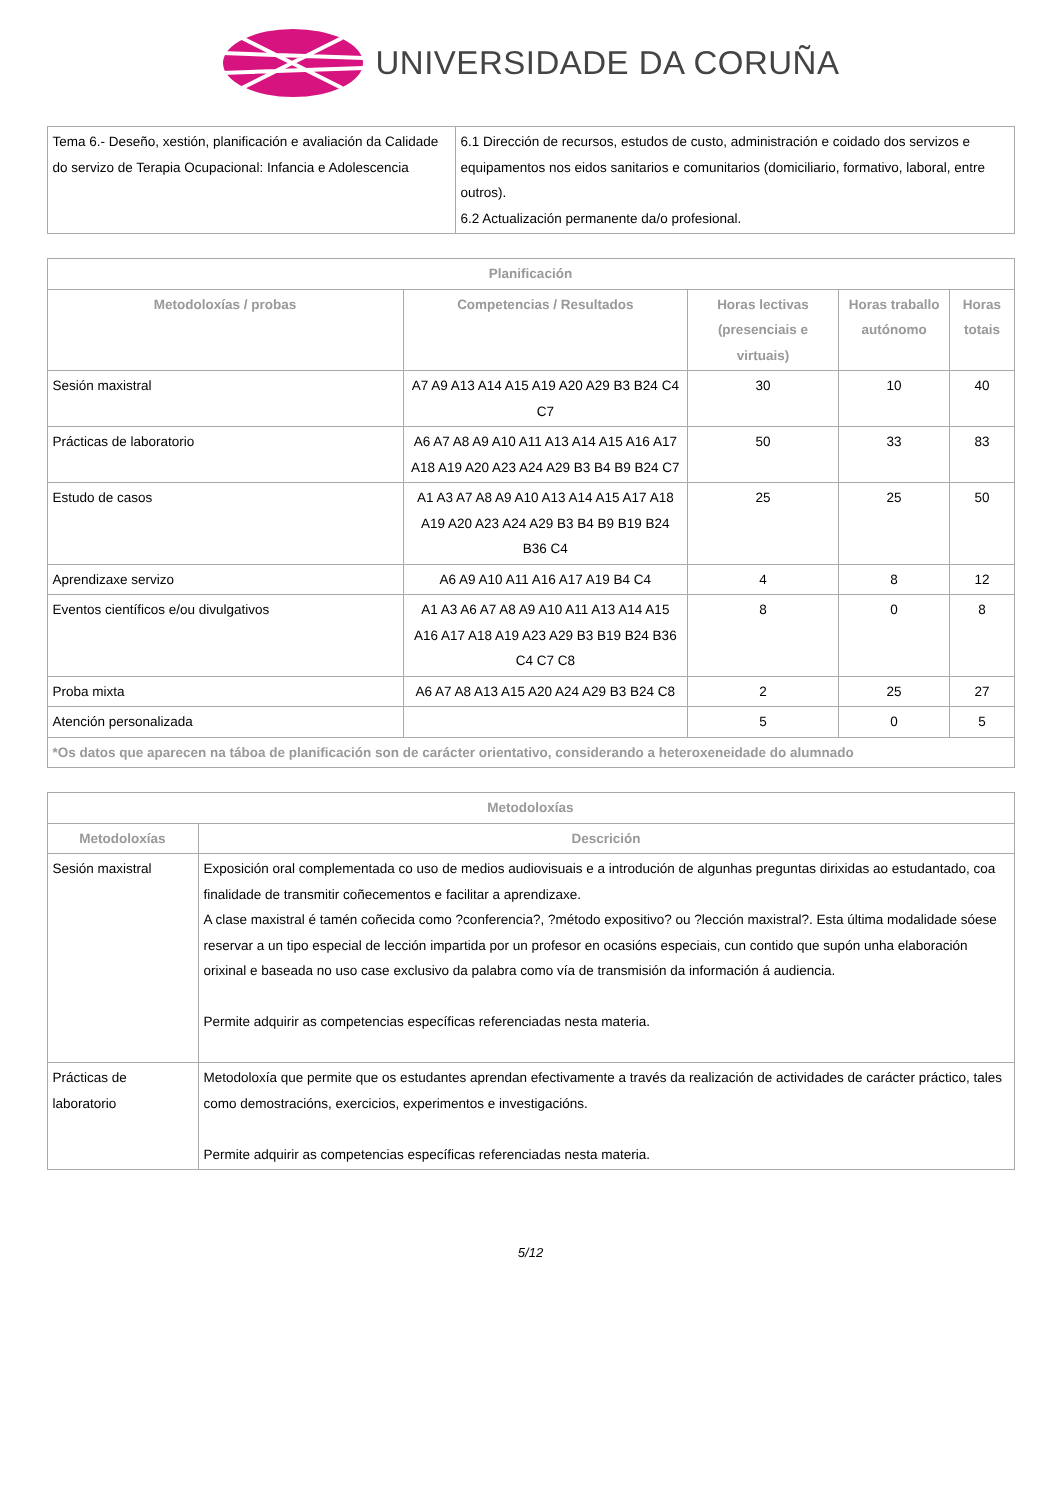UNIVERSIDADE DA CORUÑA
| Tema 6.- Deseño, xestión, planificación e avaliación da Calidade do servizo de Terapia Ocupacional: Infancia e Adolescencia | 6.1 Dirección de recursos, estudos de custo, administración e coidado dos servizos e equipamentos nos eidos sanitarios e comunitarios (domiciliario, formativo, laboral, entre outros). 6.2 Actualización permanente da/o profesional. |
| Planificación | | | | |
| --- | --- | --- | --- | --- |
| Metodoloxías / probas | Competencias / Resultados | Horas lectivas (presenciais e virtuais) | Horas traballo autónomo | Horas totais |
| Sesión maxistral | A7 A9 A13 A14 A15 A19 A20 A29 B3 B24 C4 C7 | 30 | 10 | 40 |
| Prácticas de laboratorio | A6 A7 A8 A9 A10 A11 A13 A14 A15 A16 A17 A18 A19 A20 A23 A24 A29 B3 B4 B9 B24 C7 | 50 | 33 | 83 |
| Estudo de casos | A1 A3 A7 A8 A9 A10 A13 A14 A15 A17 A18 A19 A20 A23 A24 A29 B3 B4 B9 B19 B24 B36 C4 | 25 | 25 | 50 |
| Aprendizaxe servizo | A6 A9 A10 A11 A16 A17 A19 B4 C4 | 4 | 8 | 12 |
| Eventos científicos e/ou divulgativos | A1 A3 A6 A7 A8 A9 A10 A11 A13 A14 A15 A16 A17 A18 A19 A23 A29 B3 B19 B24 B36 C4 C7 C8 | 8 | 0 | 8 |
| Proba mixta | A6 A7 A8 A13 A15 A20 A24 A29 B3 B24 C8 | 2 | 25 | 27 |
| Atención personalizada | | 5 | 0 | 5 |
| *Os datos que aparecen na táboa de planificación son de carácter orientativo, considerando a heteroxeneidade do alumnado | | | | |
| Metodoloxías | |
| --- | --- |
| Metodoloxías | Descrición |
| Sesión maxistral | Exposición oral complementada co uso de medios audiovisuais e a introdución de algunhas preguntas dirixidas ao estudantado, coa finalidade de transmitir coñecementos e facilitar a aprendizaxe. A clase maxistral é tamén coñecida como ?conferencia?, ?método expositivo? ou ?lección maxistral?. Esta última modalidade sóese reservar a un tipo especial de lección impartida por un profesor en ocasións especiais, cun contido que supón unha elaboración orixinal e baseada no uso case exclusivo da palabra como vía de transmisión da información á audiencia. Permite adquirir as competencias específicas referenciadas nesta materia. |
| Prácticas de laboratorio | Metodoloxía que permite que os estudantes aprendan efectivamente a través da realización de actividades de carácter práctico, tales como demostracións, exercicios, experimentos e investigacións. Permite adquirir as competencias específicas referenciadas nesta materia. |
5/12